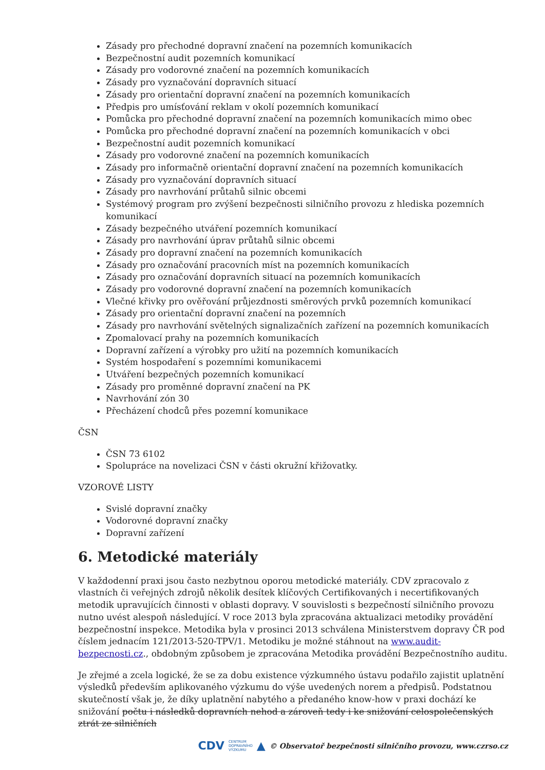Zásady pro přechodné dopravní značení na pozemních komunikacích
Bezpečnostní audit pozemních komunikací
Zásady pro vodorovné značení na pozemních komunikacích
Zásady pro vyznačování dopravních situací
Zásady pro orientační dopravní značení na pozemních komunikacích
Předpis pro umísťování reklam v okolí pozemních komunikací
Pomůcka pro přechodné dopravní značení na pozemních komunikacích mimo obec
Pomůcka pro přechodné dopravní značení na pozemních komunikacích v obci
Bezpečnostní audit pozemních komunikací
Zásady pro vodorovné značení na pozemních komunikacích
Zásady pro informačně orientační dopravní značení na pozemních komunikacích
Zásady pro vyznačování dopravních situací
Zásady pro navrhování průtahů silnic obcemi
Systémový program pro zvýšení bezpečnosti silničního provozu z hlediska pozemních komunikací
Zásady bezpečného utváření pozemních komunikací
Zásady pro navrhování úprav průtahů silnic obcemi
Zásady pro dopravní značení na pozemních komunikacích
Zásady pro označování pracovních míst na pozemních komunikacích
Zásady pro označování dopravních situací na pozemních komunikacích
Zásady pro vodorovné dopravní značení na pozemních komunikacích
Vlečné křivky pro ověřování průjezdnosti směrových prvků pozemních komunikací
Zásady pro orientační dopravní značení na pozemních
Zásady pro navrhování světelných signalizačních zařízení na pozemních komunikacích
Zpomalovací prahy na pozemních komunikacích
Dopravní zařízení a výrobky pro užití na pozemních komunikacích
Systém hospodaření s pozemními komunikacemi
Utváření bezpečných pozemních komunikací
Zásady pro proměnné dopravní značení na PK
Navrhování zón 30
Přecházení chodců přes pozemní komunikace
ČSN
ČSN 73 6102
Spolupráce na novelizaci ČSN v části okružní křižovatky.
VZOROVÉ LISTY
Svislé dopravní značky
Vodorovné dopravní značky
Dopravní zařízení
6. Metodické materiály
V každodenní praxi jsou často nezbytnou oporou metodické materiály. CDV zpracovalo z vlastních či veřejných zdrojů několik desítek klíčových Certifikovaných i necertifikovaných metodik upravujících činnosti v oblasti dopravy. V souvislosti s bezpečností silničního provozu nutno uvést alespoň následující. V roce 2013 byla zpracována aktualizaci metodiky provádění bezpečnostní inspekce. Metodika byla v prosinci 2013 schválena Ministerstvem dopravy ČR pod číslem jednacím 121/2013-520-TPV/1. Metodiku je možné stáhnout na www.audit-bezpecnosti.cz., obdobným způsobem je zpracována Metodika provádění Bezpečnostního auditu.
Je zřejmé a zcela logické, že se za dobu existence výzkumného ústavu podařilo zajistit uplatnění výsledků především aplikovaného výzkumu do výše uvedených norem a předpisů. Podstatnou skutečností však je, že díky uplatnění nabytého a předaného know-how v praxi dochází ke snižování počtu i následků dopravních nehod a zároveň tedy i ke snižování celospolečenských ztrát ze silničních
CDV CENTRUM
DOPRAVNÍHO
VÝZKUMU ▲ © Observatoř bezpečnosti silničního provozu, www.czrso.cz